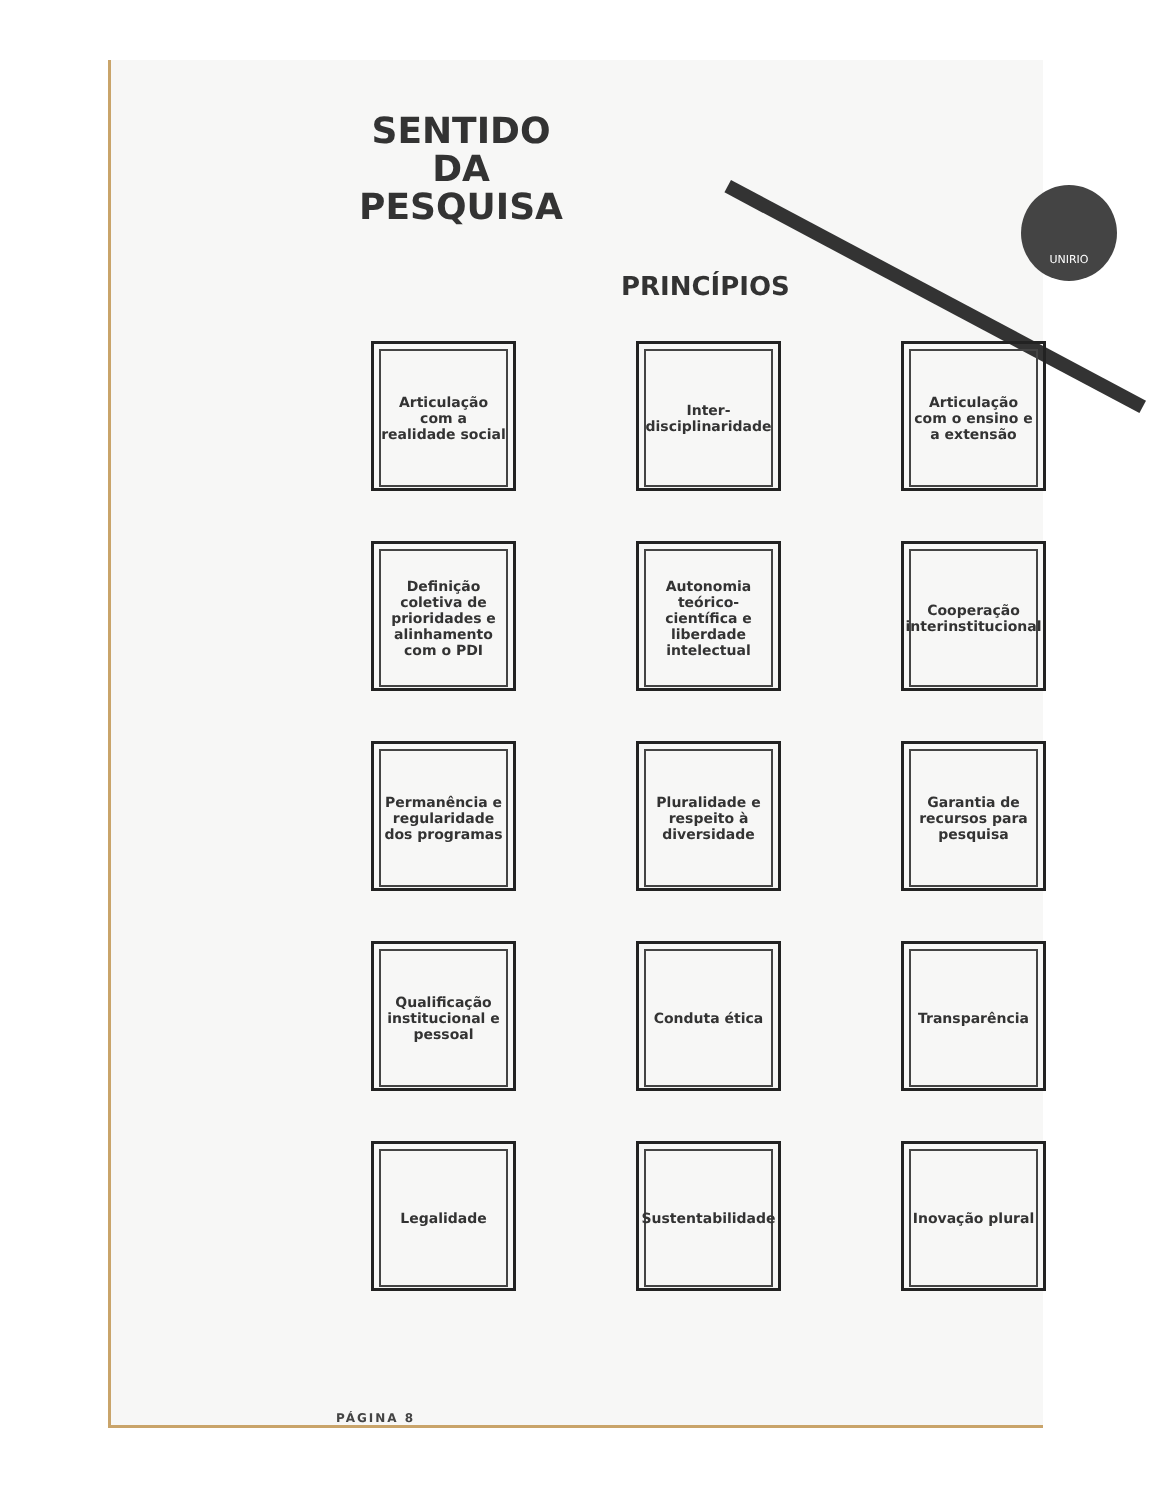UNIRIO
SENTIDO
DA PESQUISA
PRINCÍPIOS
Articulação com a realidade social
Inter-disciplinaridade
Articulação com o ensino e a extensão
Definição coletiva de prioridades e alinhamento com o PDI
Autonomia teórico-científica e liberdade intelectual
Cooperação interinstitucional
Permanência e regularidade dos programas
Pluralidade e respeito à diversidade
Garantia de recursos para pesquisa
Qualificação institucional e pessoal
Conduta ética
Transparência
Legalidade
Sustentabilidade
Inovação plural
PÁGINA 8